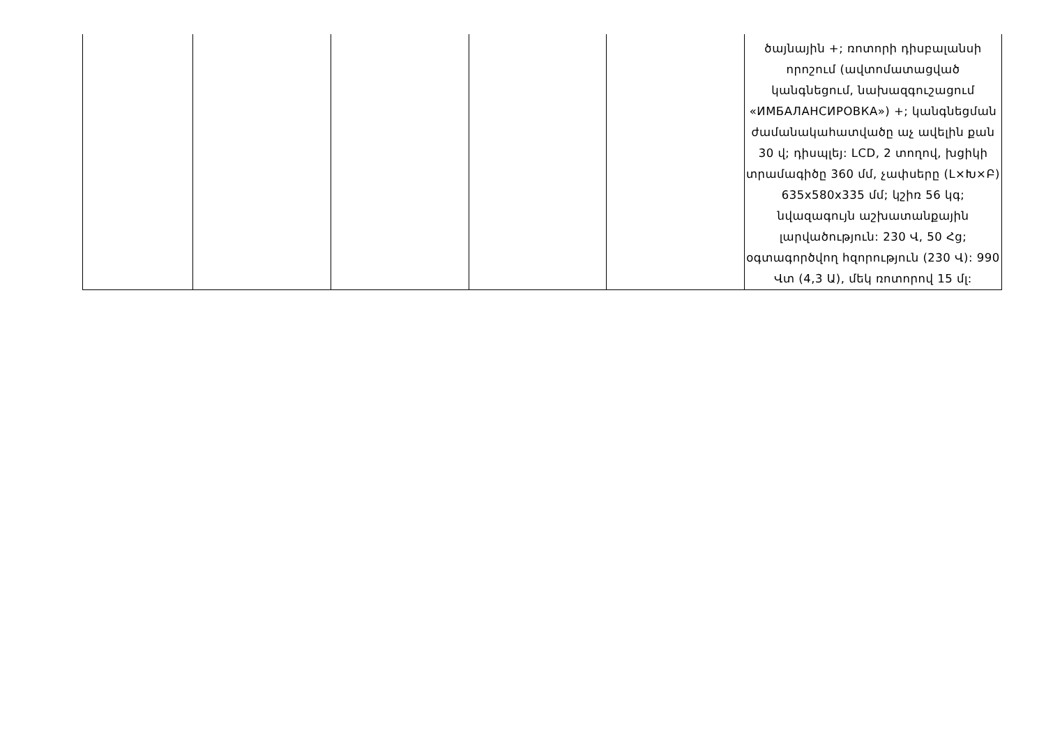| | | | | | ծայնային +; ռոտորի դիսբալանսի որոշում (ավտոմատացված կանգնեցում, նախազգուշացում «ИМБАЛАНСИРОВКА») +; կանգնեցման ժամանակահատվածը աչ ավելին քան 30 վ; դիսպլեյ: LCD, 2 տողով, խցիկի տրամագիծը 360 մմ, չափսերը (L×Խ×Բ) 635x580x335 մմ; կշիռ 56 կգ; նվազագույն աշխատանքային լարվածություն: 230 Վ, 50 Հց; օգտագործվող հզորություն (230 Վ): 990 Վտ (4,3 Ա), մեկ ռոտորով 15 մլ: |